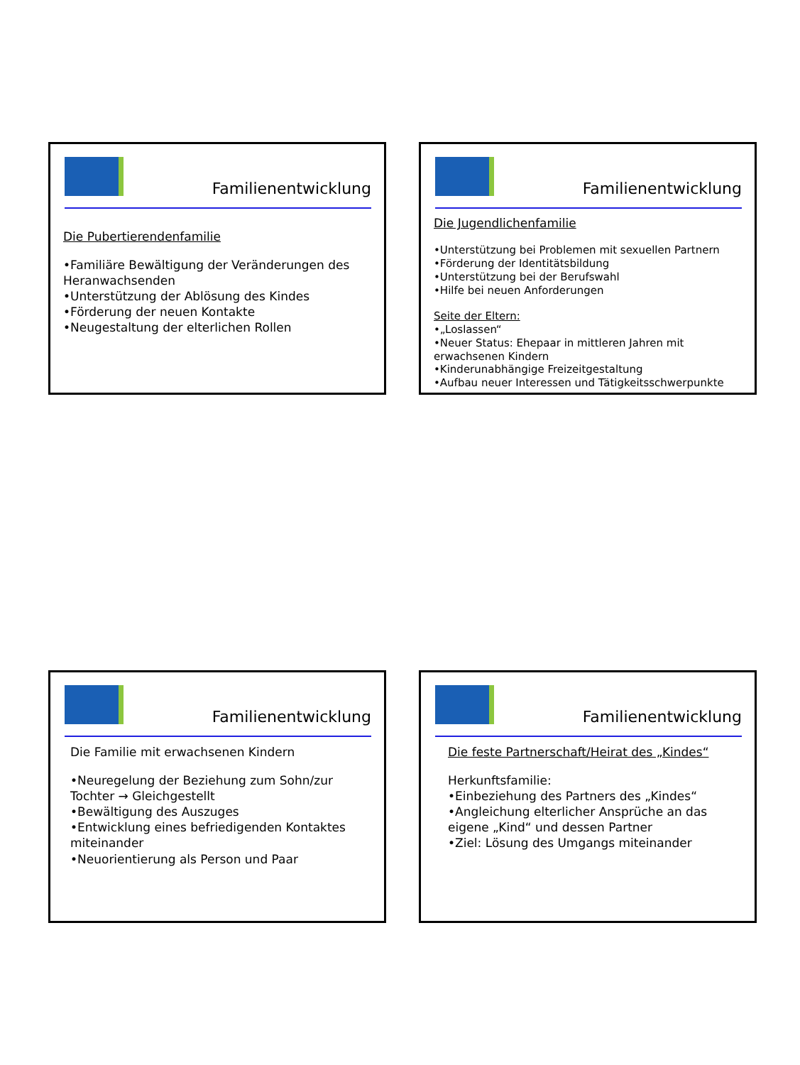Familienentwicklung
Die Pubertierendenfamilie
•Familiäre Bewältigung der Veränderungen des Heranwachsenden
•Unterstützung der Ablösung des Kindes
•Förderung der neuen Kontakte
•Neugestaltung der elterlichen Rollen
Familienentwicklung
Die Jugendlichenfamilie
•Unterstützung bei Problemen mit sexuellen Partnern
•Förderung der Identitätsbildung
•Unterstützung bei der Berufswahl
•Hilfe bei neuen Anforderungen
Seite der Eltern:
•„Loslassen“
•Neuer Status: Ehepaar in mittleren Jahren mit erwachsenen Kindern
•Kinderunabhängige Freizeitgestaltung
•Aufbau neuer Interessen und Tätigkeitsschwerpunkte
Familienentwicklung
Die Familie mit erwachsenen Kindern
•Neuregelung der Beziehung zum Sohn/zur Tochter → Gleichgestellt
•Bewältigung des Auszuges
•Entwicklung eines befriedigenden Kontaktes miteinander
•Neuorientierung als Person und Paar
Familienentwicklung
Die feste Partnerschaft/Heirat des „Kindes“
Herkunftsfamilie:
•Einbeziehung des Partners des „Kindes“
•Angleichung elterlicher Ansprüche an das eigene „Kind“ und dessen Partner
•Ziel: Lösung des Umgangs miteinander